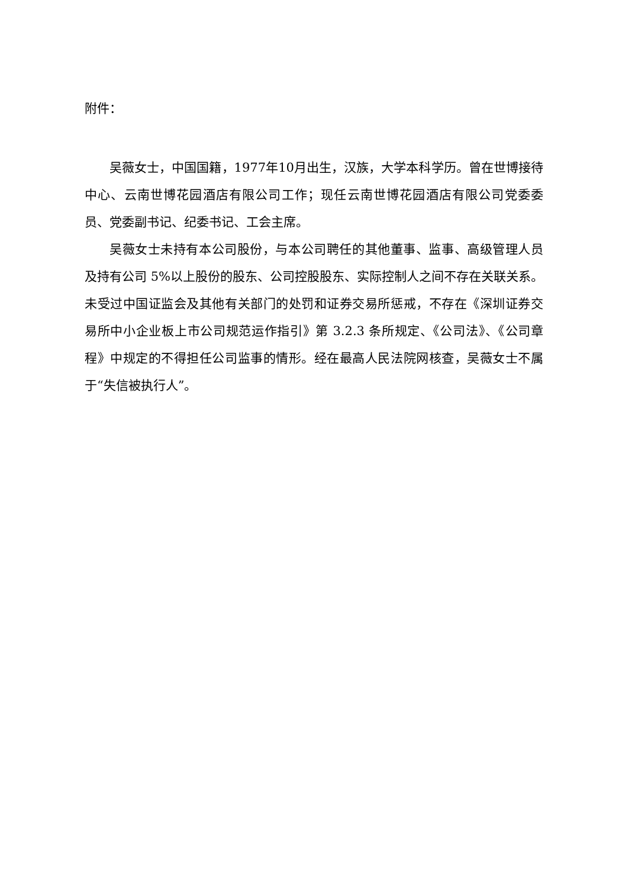附件：
吴薇女士，中国国籍，1977年10月出生，汉族，大学本科学历。曾在世博接待中心、云南世博花园酒店有限公司工作；现任云南世博花园酒店有限公司党委委员、党委副书记、纪委书记、工会主席。
吴薇女士未持有本公司股份，与本公司聘任的其他董事、监事、高级管理人员及持有公司 5%以上股份的股东、公司控股股东、实际控制人之间不存在关联关系。未受过中国证监会及其他有关部门的处罚和证券交易所惩戒，不存在《深圳证券交易所中小企业板上市公司规范运作指引》第 3.2.3 条所规定、《公司法》、《公司章程》中规定的不得担任公司监事的情形。经在最高人民法院网核查，吴薇女士不属于“失信被执行人”。